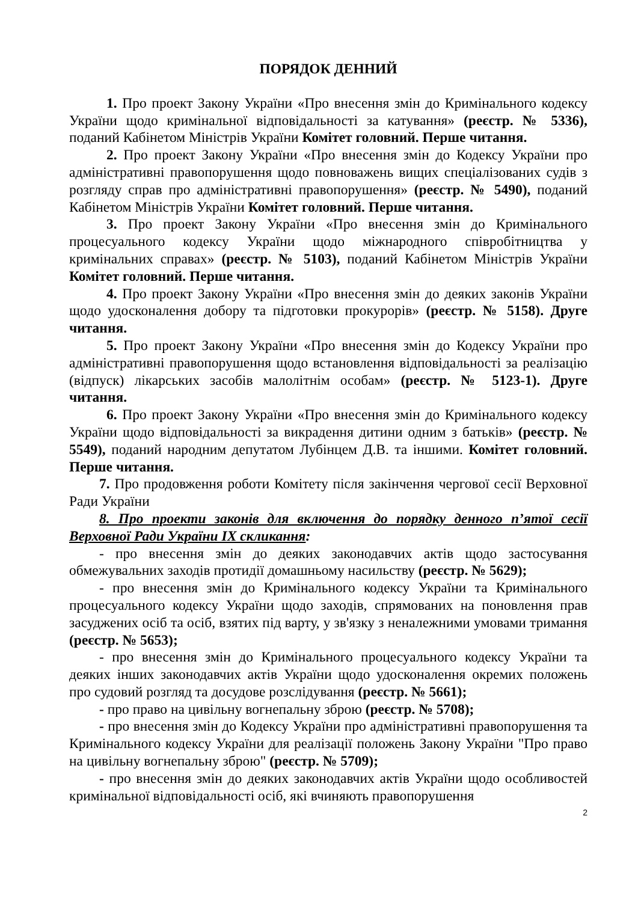ПОРЯДОК ДЕННИЙ
1. Про проект Закону України «Про внесення змін до Кримінального кодексу України щодо кримінальної відповідальності за катування» (реєстр. № 5336), поданий Кабінетом Міністрів України Комітет головний. Перше читання.
2. Про проект Закону України «Про внесення змін до Кодексу України про адміністративні правопорушення щодо повноважень вищих спеціалізованих судів з розгляду справ про адміністративні правопорушення» (реєстр. № 5490), поданий Кабінетом Міністрів України Комітет головний. Перше читання.
3. Про проект Закону України «Про внесення змін до Кримінального процесуального кодексу України щодо міжнародного співробітництва у кримінальних справах» (реєстр. № 5103), поданий Кабінетом Міністрів України Комітет головний. Перше читання.
4. Про проект Закону України «Про внесення змін до деяких законів України щодо удосконалення добору та підготовки прокурорів» (реєстр. № 5158). Друге читання.
5. Про проект Закону України «Про внесення змін до Кодексу України про адміністративні правопорушення щодо встановлення відповідальності за реалізацію (відпуск) лікарських засобів малолітнім особам» (реєстр. № 5123-1). Друге читання.
6. Про проект Закону України «Про внесення змін до Кримінального кодексу України щодо відповідальності за викрадення дитини одним з батьків» (реєстр. № 5549), поданий народним депутатом Лубінцем Д.В. та іншими. Комітет головний. Перше читання.
7. Про продовження роботи Комітету після закінчення чергової сесії Верховної Ради України
8. Про проекти законів для включення до порядку денного п’ятої сесії Верховної Ради України IX скликання:
- про внесення змін до деяких законодавчих актів щодо застосування обмежувальних заходів протидії домашньому насильству (реєстр. № 5629);
- про внесення змін до Кримінального кодексу України та Кримінального процесуального кодексу України щодо заходів, спрямованих на поновлення прав засуджених осіб та осіб, взятих під варту, у зв'язку з неналежними умовами тримання (реєстр. № 5653);
- про внесення змін до Кримінального процесуального кодексу України та деяких інших законодавчих актів України щодо удосконалення окремих положень про судовий розгляд та досудове розслідування (реєстр. № 5661);
- про право на цивільну вогнепальну зброю (реєстр. № 5708);
- про внесення змін до Кодексу України про адміністративні правопорушення та Кримінального кодексу України для реалізації положень Закону України "Про право на цивільну вогнепальну зброю" (реєстр. № 5709);
- про внесення змін до деяких законодавчих актів України щодо особливостей кримінальної відповідальності осіб, які вчиняють правопорушення
2